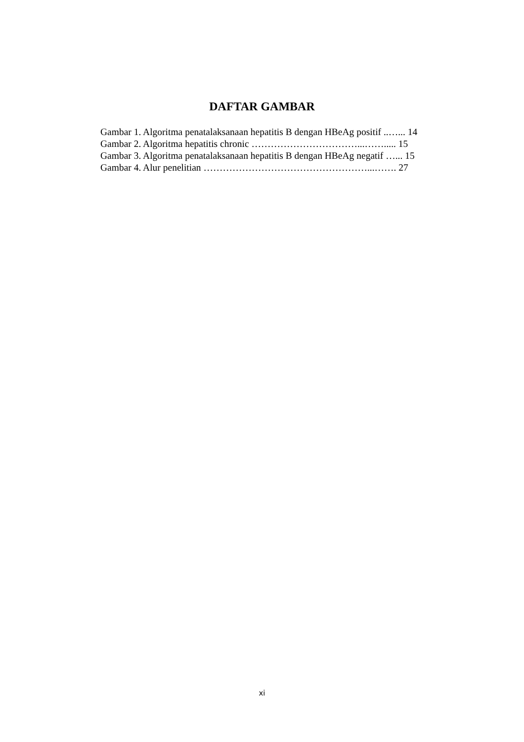DAFTAR GAMBAR
Gambar 1. Algoritma penatalaksanaan hepatitis B dengan HBeAg positif ..…... 14
Gambar 2. Algoritma hepatitis chronic ……………………………...……..... 15
Gambar 3. Algoritma penatalaksanaan hepatitis B dengan HBeAg negatif …... 15
Gambar 4. Alur penelitian ……………………………………………...……. 27
xi